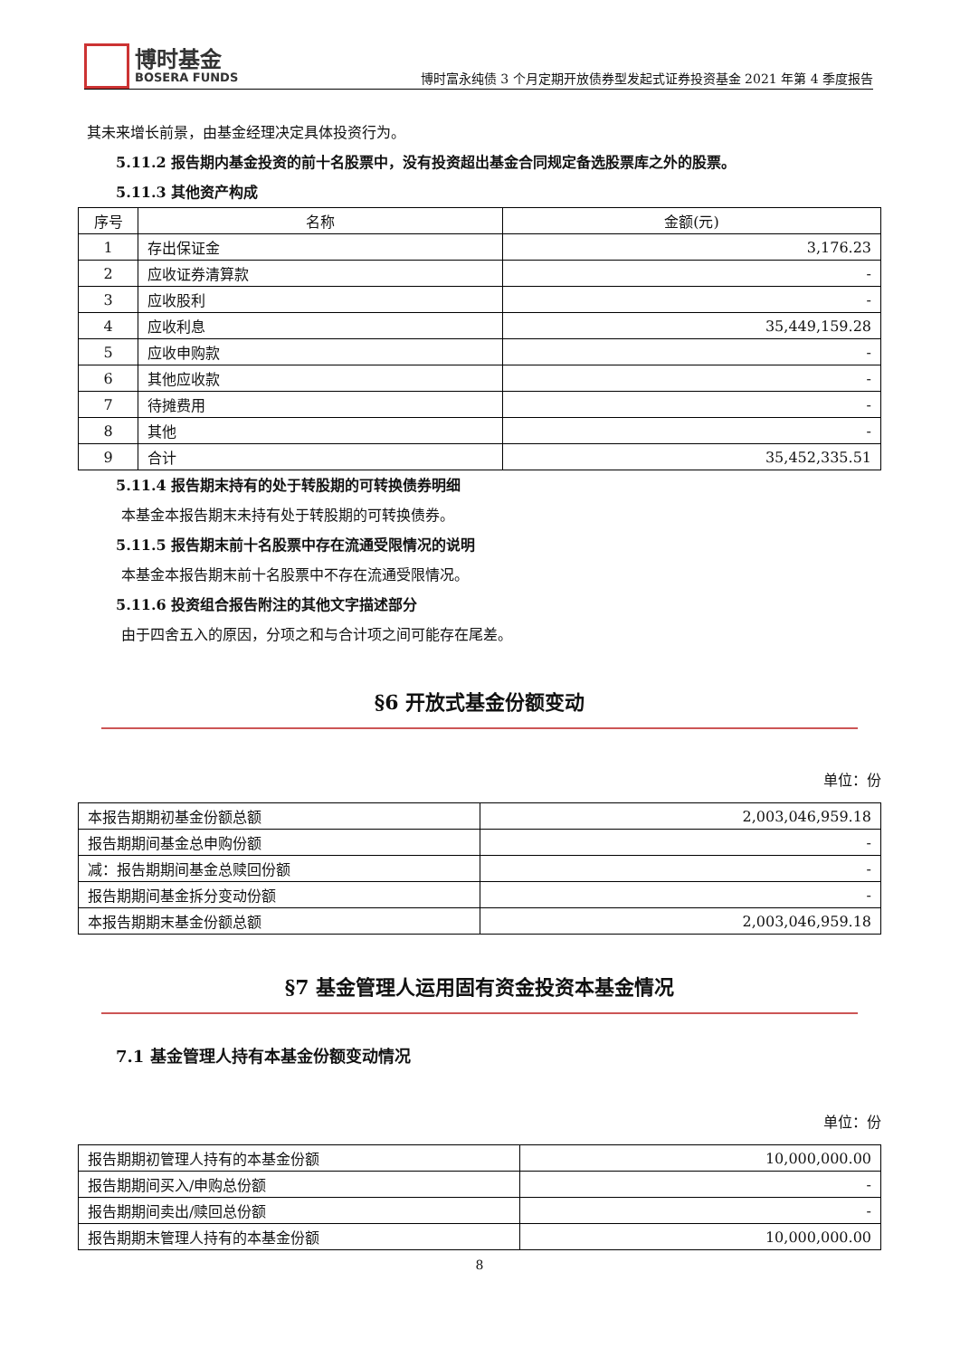博时基金
BOSERA FUNDS
博时富永纯债 3 个月定期开放债券型发起式证券投资基金 2021 年第 4 季度报告
其未来增长前景，由基金经理决定具体投资行为。
5.11.2 报告期内基金投资的前十名股票中，没有投资超出基金合同规定备选股票库之外的股票。
5.11.3 其他资产构成
| 序号 | 名称 | 金额(元) |
| --- | --- | --- |
| 1 | 存出保证金 | 3,176.23 |
| 2 | 应收证券清算款 | - |
| 3 | 应收股利 | - |
| 4 | 应收利息 | 35,449,159.28 |
| 5 | 应收申购款 | - |
| 6 | 其他应收款 | - |
| 7 | 待摊费用 | - |
| 8 | 其他 | - |
| 9 | 合计 | 35,452,335.51 |
5.11.4 报告期末持有的处于转股期的可转换债券明细
本基金本报告期末未持有处于转股期的可转换债券。
5.11.5 报告期末前十名股票中存在流通受限情况的说明
本基金本报告期末前十名股票中不存在流通受限情况。
5.11.6 投资组合报告附注的其他文字描述部分
由于四舍五入的原因，分项之和与合计项之间可能存在尾差。
§6 开放式基金份额变动
单位：份
| 本报告期期初基金份额总额 | 2,003,046,959.18 |
| 报告期期间基金总申购份额 | - |
| 减：报告期期间基金总赎回份额 | - |
| 报告期期间基金拆分变动份额 | - |
| 本报告期期末基金份额总额 | 2,003,046,959.18 |
§7 基金管理人运用固有资金投资本基金情况
7.1 基金管理人持有本基金份额变动情况
单位：份
| 报告期期初管理人持有的本基金份额 | 10,000,000.00 |
| 报告期期间买入/申购总份额 | - |
| 报告期期间卖出/赎回总份额 | - |
| 报告期期末管理人持有的本基金份额 | 10,000,000.00 |
8